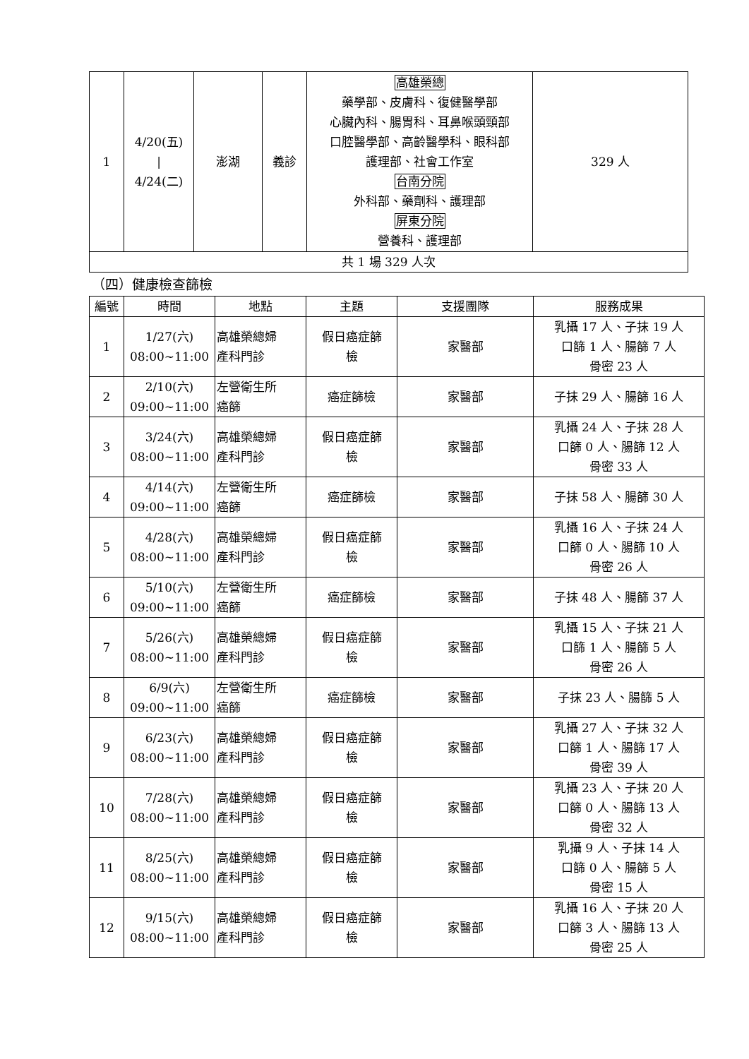| 1 | 4/20(五) / 4/24(二) | 澎湖 | 義診 | 高雄榮總 藥學部、皮膚科、復健醫學部 心臟內科、腸胃科、耳鼻喉頭頸部 口腔醫學部、高齡醫學科、眼科部 護理部、社會工作室 台南分院 外科部、藥劑科、護理部 屏東分院 營養科、護理部 | 329 人 |
| 共 1 場 329 人次 | | | | | |
（四）健康檢查篩檢
| 編號 | 時間 | 地點 | 主題 | 支援團隊 | 服務成果 |
| --- | --- | --- | --- | --- | --- |
| 1 | 1/27(六) 08:00~11:00 | 高雄榮總婦 產科門診 | 假日癌症篩 檢 | 家醫部 | 乳攝 17 人、子抹 19 人 口篩 1 人、腸篩 7 人 骨密 23 人 |
| 2 | 2/10(六) 09:00~11:00 | 左營衛生所 癌篩 | 癌症篩檢 | 家醫部 | 子抹 29 人、腸篩 16 人 |
| 3 | 3/24(六) 08:00~11:00 | 高雄榮總婦 產科門診 | 假日癌症篩 檢 | 家醫部 | 乳攝 24 人、子抹 28 人 口篩 0 人、腸篩 12 人 骨密 33 人 |
| 4 | 4/14(六) 09:00~11:00 | 左營衛生所 癌篩 | 癌症篩檢 | 家醫部 | 子抹 58 人、腸篩 30 人 |
| 5 | 4/28(六) 08:00~11:00 | 高雄榮總婦 產科門診 | 假日癌症篩 檢 | 家醫部 | 乳攝 16 人、子抹 24 人 口篩 0 人、腸篩 10 人 骨密 26 人 |
| 6 | 5/10(六) 09:00~11:00 | 左營衛生所 癌篩 | 癌症篩檢 | 家醫部 | 子抹 48 人、腸篩 37 人 |
| 7 | 5/26(六) 08:00~11:00 | 高雄榮總婦 產科門診 | 假日癌症篩 檢 | 家醫部 | 乳攝 15 人、子抹 21 人 口篩 1 人、腸篩 5 人 骨密 26 人 |
| 8 | 6/9(六) 09:00~11:00 | 左營衛生所 癌篩 | 癌症篩檢 | 家醫部 | 子抹 23 人、腸篩 5 人 |
| 9 | 6/23(六) 08:00~11:00 | 高雄榮總婦 產科門診 | 假日癌症篩 檢 | 家醫部 | 乳攝 27 人、子抹 32 人 口篩 1 人、腸篩 17 人 骨密 39 人 |
| 10 | 7/28(六) 08:00~11:00 | 高雄榮總婦 產科門診 | 假日癌症篩 檢 | 家醫部 | 乳攝 23 人、子抹 20 人 口篩 0 人、腸篩 13 人 骨密 32 人 |
| 11 | 8/25(六) 08:00~11:00 | 高雄榮總婦 產科門診 | 假日癌症篩 檢 | 家醫部 | 乳攝 9 人、子抹 14 人 口篩 0 人、腸篩 5 人 骨密 15 人 |
| 12 | 9/15(六) 08:00~11:00 | 高雄榮總婦 產科門診 | 假日癌症篩 檢 | 家醫部 | 乳攝 16 人、子抹 20 人 口篩 3 人、腸篩 13 人 骨密 25 人 |